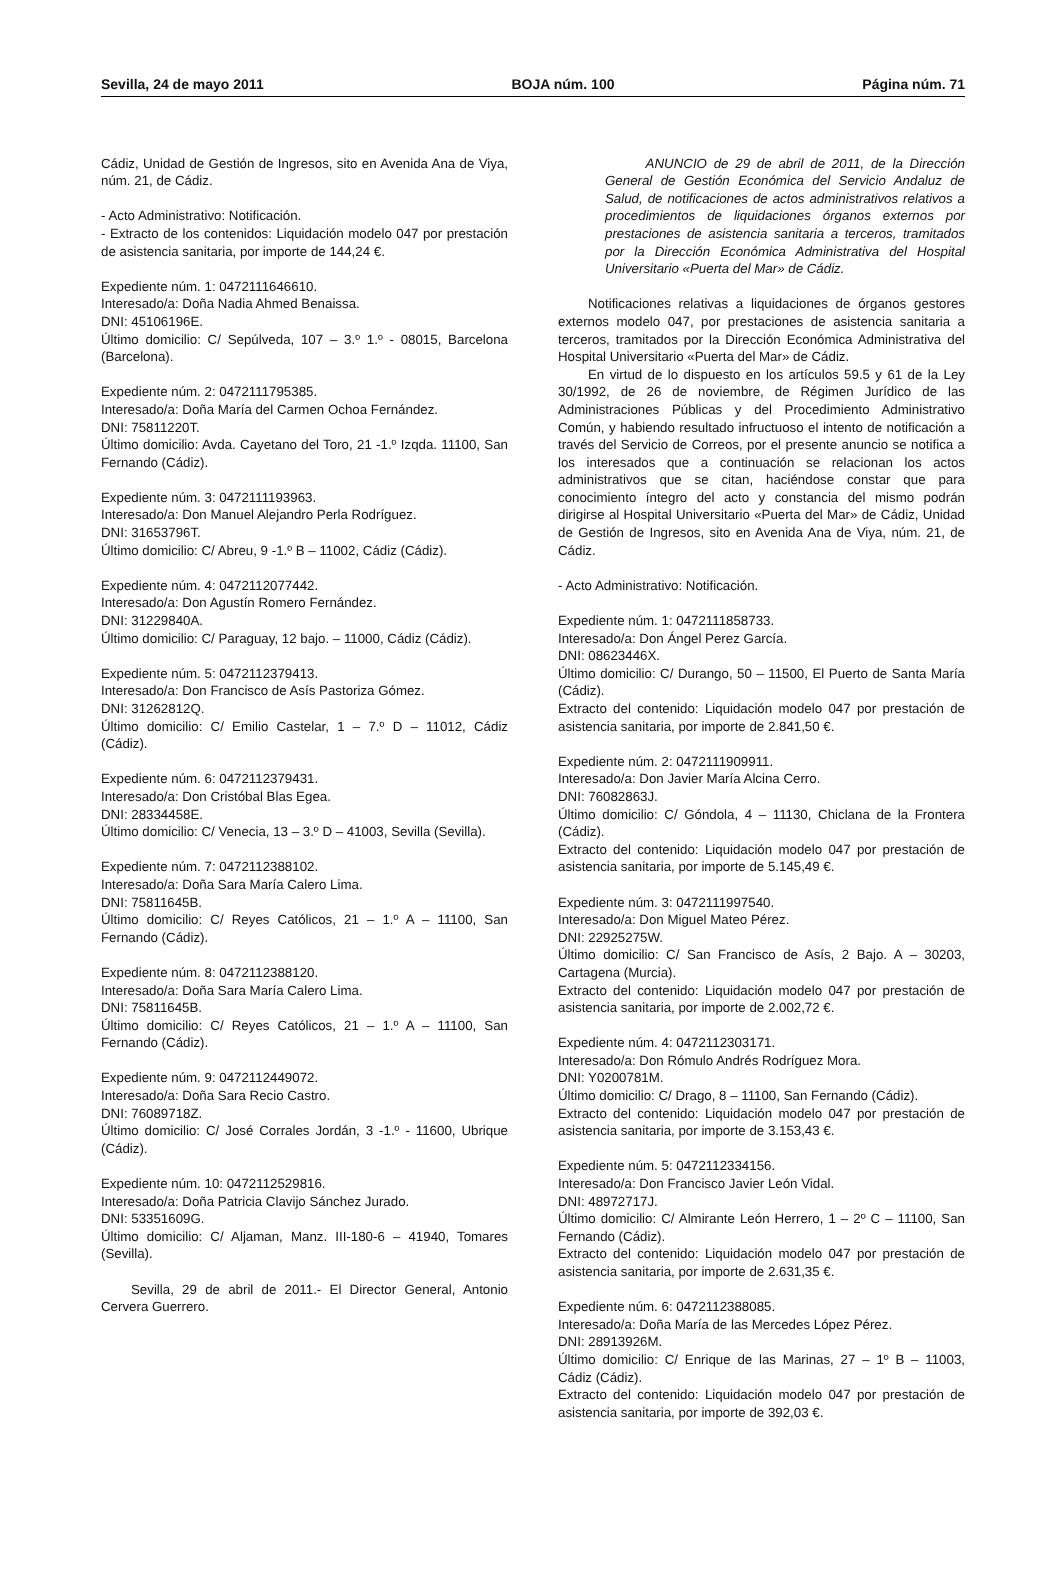Sevilla, 24 de mayo 2011 BOJA núm. 100 Página núm. 71
Cádiz, Unidad de Gestión de Ingresos, sito en Avenida Ana de Viya, núm. 21, de Cádiz.
- Acto Administrativo: Notificación.
- Extracto de los contenidos: Liquidación modelo 047 por prestación de asistencia sanitaria, por importe de 144,24 €.
Expediente núm. 1: 0472111646610.
Interesado/a: Doña Nadia Ahmed Benaissa.
DNI: 45106196E.
Último domicilio: C/ Sepúlveda, 107 – 3.º 1.º - 08015, Barcelona (Barcelona).
Expediente núm. 2: 0472111795385.
Interesado/a: Doña María del Carmen Ochoa Fernández.
DNI: 75811220T.
Último domicilio: Avda. Cayetano del Toro, 21 -1.º Izqda. 11100, San Fernando (Cádiz).
Expediente núm. 3: 0472111193963.
Interesado/a: Don Manuel Alejandro Perla Rodríguez.
DNI: 31653796T.
Último domicilio: C/ Abreu, 9 -1.º B – 11002, Cádiz (Cádiz).
Expediente núm. 4: 0472112077442.
Interesado/a: Don Agustín Romero Fernández.
DNI: 31229840A.
Último domicilio: C/ Paraguay, 12 bajo. – 11000, Cádiz (Cádiz).
Expediente núm. 5: 0472112379413.
Interesado/a: Don Francisco de Asís Pastoriza Gómez.
DNI: 31262812Q.
Último domicilio: C/ Emilio Castelar, 1 – 7.º D – 11012, Cádiz (Cádiz).
Expediente núm. 6: 0472112379431.
Interesado/a: Don Cristóbal Blas Egea.
DNI: 28334458E.
Último domicilio: C/ Venecia, 13 – 3.º D – 41003, Sevilla (Sevilla).
Expediente núm. 7: 0472112388102.
Interesado/a: Doña Sara María Calero Lima.
DNI: 75811645B.
Último domicilio: C/ Reyes Católicos, 21 – 1.º A – 11100, San Fernando (Cádiz).
Expediente núm. 8: 0472112388120.
Interesado/a: Doña Sara María Calero Lima.
DNI: 75811645B.
Último domicilio: C/ Reyes Católicos, 21 – 1.º A – 11100, San Fernando (Cádiz).
Expediente núm. 9: 0472112449072.
Interesado/a: Doña Sara Recio Castro.
DNI: 76089718Z.
Último domicilio: C/ José Corrales Jordán, 3 -1.º - 11600, Ubrique (Cádiz).
Expediente núm. 10: 0472112529816.
Interesado/a: Doña Patricia Clavijo Sánchez Jurado.
DNI: 53351609G.
Último domicilio: C/ Aljaman, Manz. III-180-6 – 41940, Tomares (Sevilla).
Sevilla, 29 de abril de 2011.- El Director General, Antonio Cervera Guerrero.
ANUNCIO de 29 de abril de 2011, de la Dirección General de Gestión Económica del Servicio Andaluz de Salud, de notificaciones de actos administrativos relativos a procedimientos de liquidaciones órganos externos por prestaciones de asistencia sanitaria a terceros, tramitados por la Dirección Económica Administrativa del Hospital Universitario «Puerta del Mar» de Cádiz.
Notificaciones relativas a liquidaciones de órganos gestores externos modelo 047, por prestaciones de asistencia sanitaria a terceros, tramitados por la Dirección Económica Administrativa del Hospital Universitario «Puerta del Mar» de Cádiz.
En virtud de lo dispuesto en los artículos 59.5 y 61 de la Ley 30/1992, de 26 de noviembre, de Régimen Jurídico de las Administraciones Públicas y del Procedimiento Administrativo Común, y habiendo resultado infructuoso el intento de notificación a través del Servicio de Correos, por el presente anuncio se notifica a los interesados que a continuación se relacionan los actos administrativos que se citan, haciéndose constar que para conocimiento íntegro del acto y constancia del mismo podrán dirigirse al Hospital Universitario «Puerta del Mar» de Cádiz, Unidad de Gestión de Ingresos, sito en Avenida Ana de Viya, núm. 21, de Cádiz.
- Acto Administrativo: Notificación.
Expediente núm. 1: 0472111858733.
Interesado/a: Don Ángel Perez García.
DNI: 08623446X.
Último domicilio: C/ Durango, 50 – 11500, El Puerto de Santa María (Cádiz).
Extracto del contenido: Liquidación modelo 047 por prestación de asistencia sanitaria, por importe de 2.841,50 €.
Expediente núm. 2: 0472111909911.
Interesado/a: Don Javier María Alcina Cerro.
DNI: 76082863J.
Último domicilio: C/ Góndola, 4 – 11130, Chiclana de la Frontera (Cádiz).
Extracto del contenido: Liquidación modelo 047 por prestación de asistencia sanitaria, por importe de 5.145,49 €.
Expediente núm. 3: 0472111997540.
Interesado/a: Don Miguel Mateo Pérez.
DNI: 22925275W.
Último domicilio: C/ San Francisco de Asís, 2 Bajo. A – 30203, Cartagena (Murcia).
Extracto del contenido: Liquidación modelo 047 por prestación de asistencia sanitaria, por importe de 2.002,72 €.
Expediente núm. 4: 0472112303171.
Interesado/a: Don Rómulo Andrés Rodríguez Mora.
DNI: Y0200781M.
Último domicilio: C/ Drago, 8 – 11100, San Fernando (Cádiz).
Extracto del contenido: Liquidación modelo 047 por prestación de asistencia sanitaria, por importe de 3.153,43 €.
Expediente núm. 5: 0472112334156.
Interesado/a: Don Francisco Javier León Vidal.
DNI: 48972717J.
Último domicilio: C/ Almirante León Herrero, 1 – 2º C – 11100, San Fernando (Cádiz).
Extracto del contenido: Liquidación modelo 047 por prestación de asistencia sanitaria, por importe de 2.631,35 €.
Expediente núm. 6: 0472112388085.
Interesado/a: Doña María de las Mercedes López Pérez.
DNI: 28913926M.
Último domicilio: C/ Enrique de las Marinas, 27 – 1º B – 11003, Cádiz (Cádiz).
Extracto del contenido: Liquidación modelo 047 por prestación de asistencia sanitaria, por importe de 392,03 €.